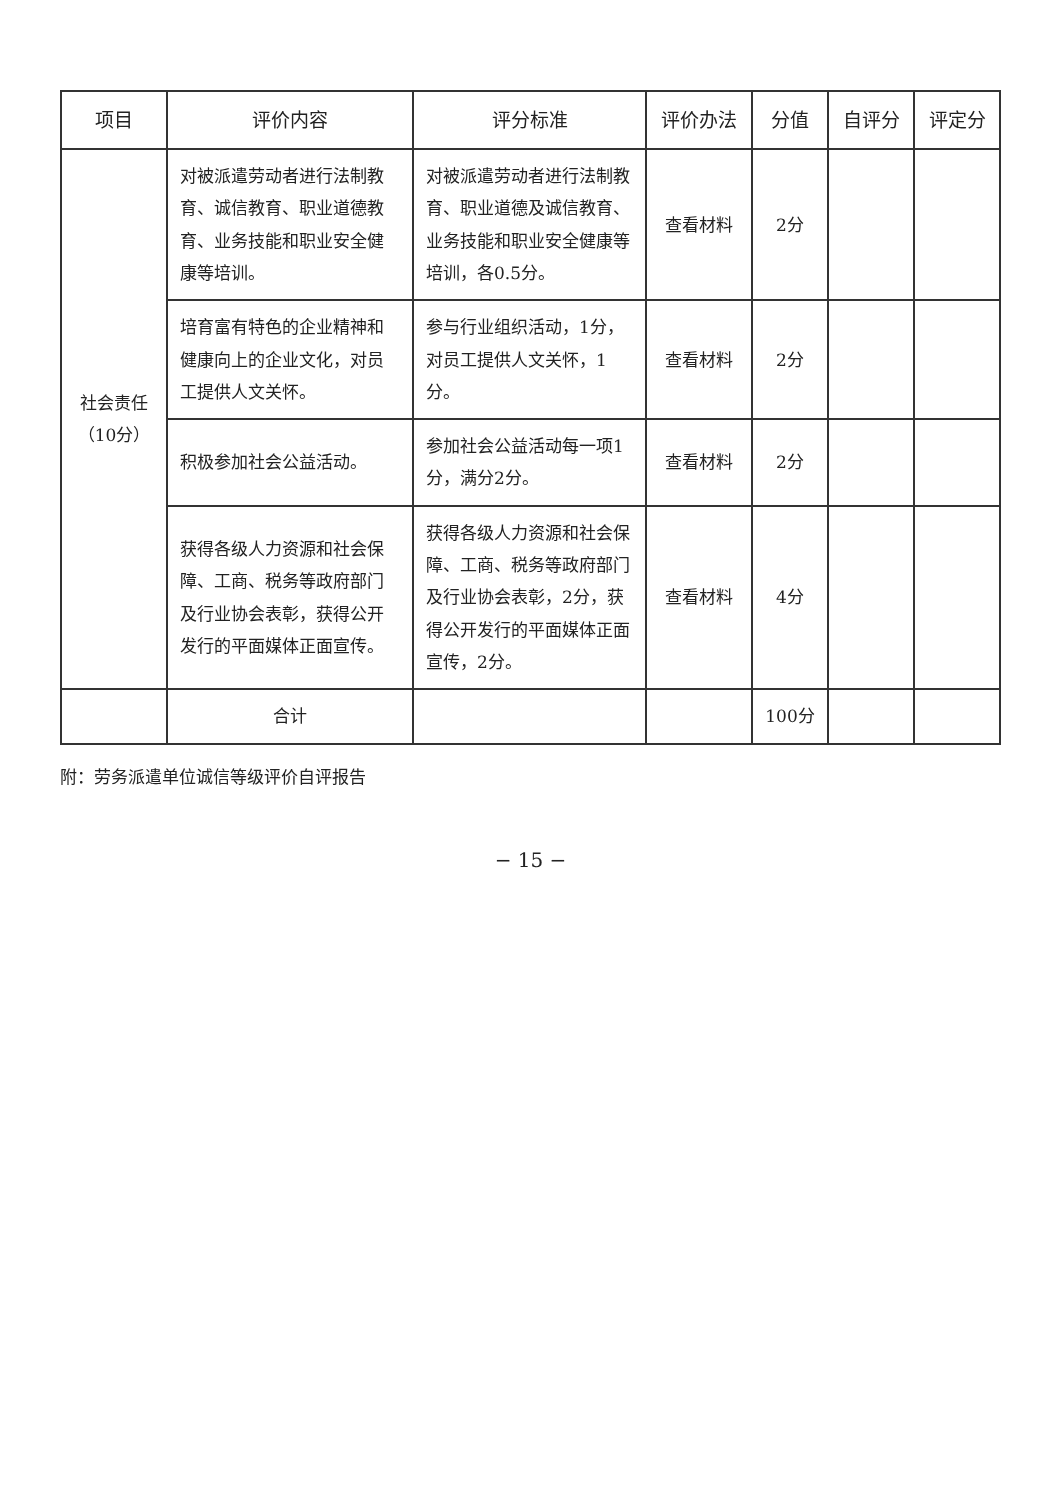| 项目 | 评价内容 | 评分标准 | 评价办法 | 分值 | 自评分 | 评定分 |
| --- | --- | --- | --- | --- | --- | --- |
| 社会责任 （10分） | 对被派遣劳动者进行法制教育、诚信教育、职业道德教育、业务技能和职业安全健康等培训。 | 对被派遣劳动者进行法制教育、职业道德及诚信教育、业务技能和职业安全健康等培训，各0.5分。 | 查看材料 | 2分 | | |
| | 培育富有特色的企业精神和健康向上的企业文化，对员工提供人文关怀。 | 参与行业组织活动，1分，对员工提供人文关怀，1分。 | 查看材料 | 2分 | | |
| | 积极参加社会公益活动。 | 参加社会公益活动每一项1分，满分2分。 | 查看材料 | 2分 | | |
| | 获得各级人力资源和社会保障、工商、税务等政府部门及行业协会表彰，获得公开发行的平面媒体正面宣传。 | 获得各级人力资源和社会保障、工商、税务等政府部门及行业协会表彰，2分，获得公开发行的平面媒体正面宣传，2分。 | 查看材料 | 4分 | | |
| | 合计 | | | 100分 | | |
附：劳务派遣单位诚信等级评价自评报告
− 15 −